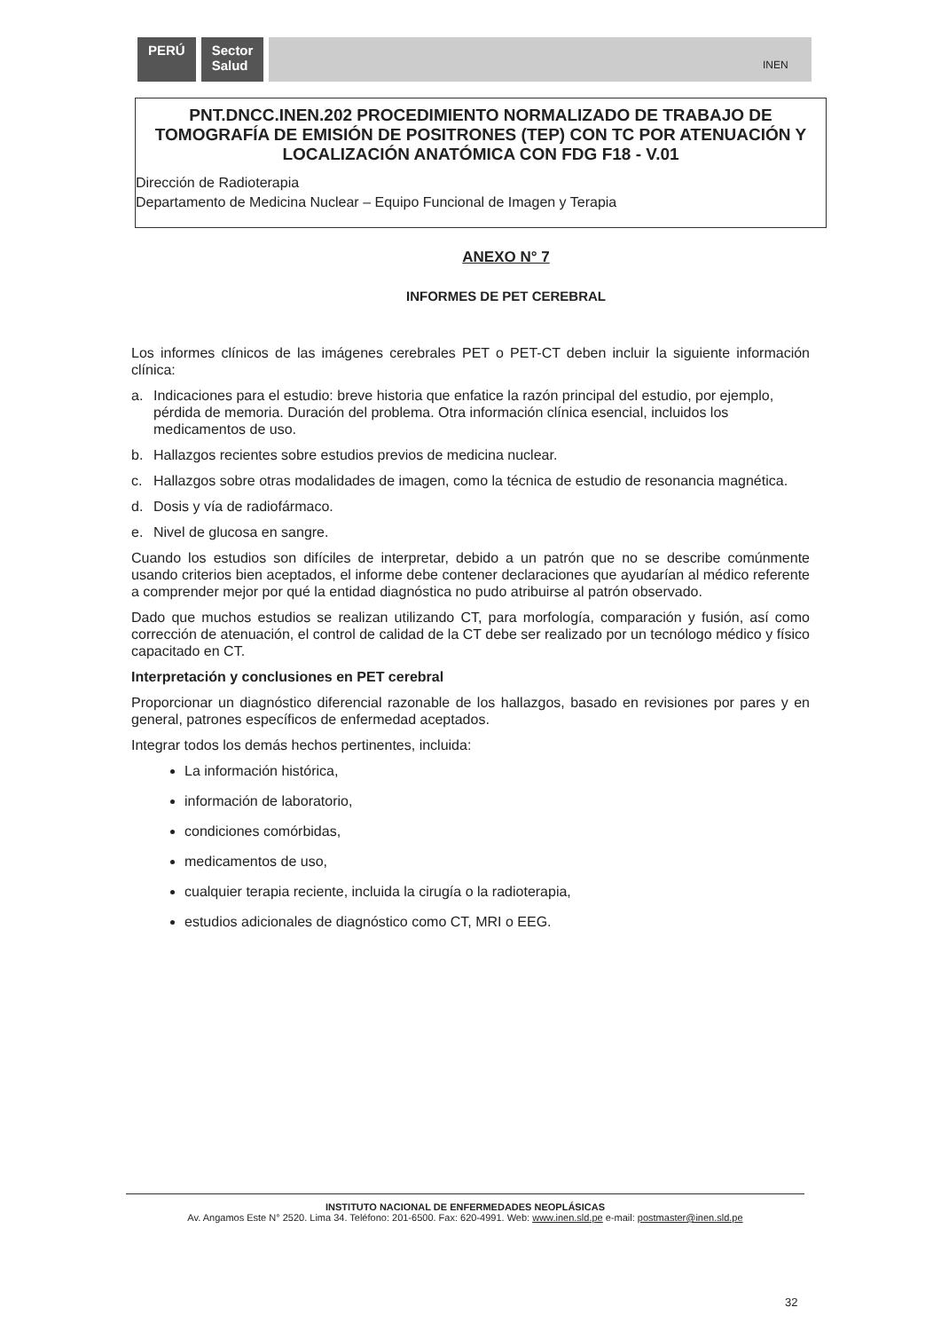PERÚ Sector
Salud
INEN
PNT.DNCC.INEN.202 PROCEDIMIENTO NORMALIZADO DE TRABAJO DE TOMOGRAFÍA DE EMISIÓN DE POSITRONES (TEP) CON TC POR ATENUACIÓN Y LOCALIZACIÓN ANATÓMICA CON FDG F18 - V.01
Dirección de Radioterapia
Departamento de Medicina Nuclear – Equipo Funcional de Imagen y Terapia
ANEXO N° 7
INFORMES DE PET CEREBRAL
Los informes clínicos de las imágenes cerebrales PET o PET-CT deben incluir la siguiente información clínica:
a. Indicaciones para el estudio: breve historia que enfatice la razón principal del estudio, por ejemplo, pérdida de memoria. Duración del problema. Otra información clínica esencial, incluidos los medicamentos de uso.
b. Hallazgos recientes sobre estudios previos de medicina nuclear.
c. Hallazgos sobre otras modalidades de imagen, como la técnica de estudio de resonancia magnética.
d. Dosis y vía de radiofármaco.
e. Nivel de glucosa en sangre.
Cuando los estudios son difíciles de interpretar, debido a un patrón que no se describe comúnmente usando criterios bien aceptados, el informe debe contener declaraciones que ayudarían al médico referente a comprender mejor por qué la entidad diagnóstica no pudo atribuirse al patrón observado.
Dado que muchos estudios se realizan utilizando CT, para morfología, comparación y fusión, así como corrección de atenuación, el control de calidad de la CT debe ser realizado por un tecnólogo médico y físico capacitado en CT.
Interpretación y conclusiones en PET cerebral
Proporcionar un diagnóstico diferencial razonable de los hallazgos, basado en revisiones por pares y en general, patrones específicos de enfermedad aceptados.
Integrar todos los demás hechos pertinentes, incluida:
La información histórica,
información de laboratorio,
condiciones comórbidas,
medicamentos de uso,
cualquier terapia reciente, incluida la cirugía o la radioterapia,
estudios adicionales de diagnóstico como CT, MRI o EEG.
INSTITUTO NACIONAL DE ENFERMEDADES NEOPLÁSICAS
Av. Angamos Este N° 2520. Lima 34. Teléfono: 201-6500. Fax: 620-4991. Web: www.inen.sld.pe e-mail: postmaster@inen.sld.pe
32